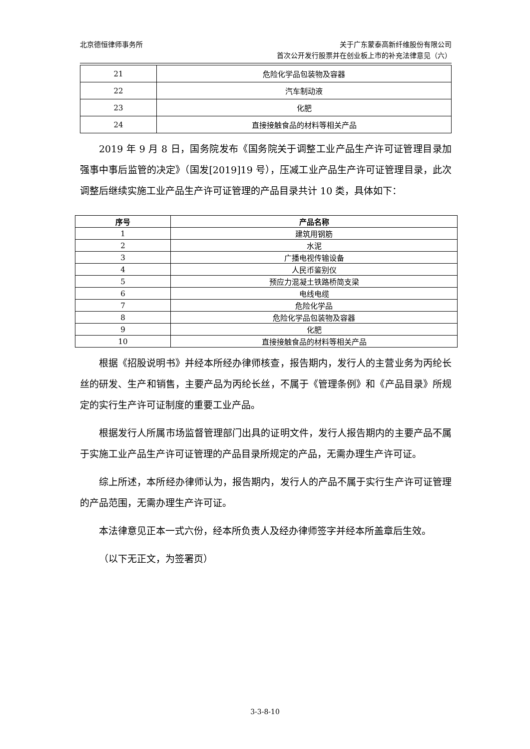北京德恒律师事务所
关于广东蒙泰高新纤维股份有限公司
首次公开发行股票并在创业板上市的补充法律意见（六）
| 21 | 危险化学品包装物及容器 |
| 22 | 汽车制动液 |
| 23 | 化肥 |
| 24 | 直接接触食品的材料等相关产品 |
2019 年 9 月 8 日，国务院发布《国务院关于调整工业产品生产许可证管理目录加强事中事后监管的决定》（国发[2019]19 号），压减工业产品生产许可证管理目录，此次调整后继续实施工业产品生产许可证管理的产品目录共计 10 类，具体如下：
| 序号 | 产品名称 |
| --- | --- |
| 1 | 建筑用钢筋 |
| 2 | 水泥 |
| 3 | 广播电视传输设备 |
| 4 | 人民币鉴别仪 |
| 5 | 预应力混凝土铁路桥简支梁 |
| 6 | 电线电缆 |
| 7 | 危险化学品 |
| 8 | 危险化学品包装物及容器 |
| 9 | 化肥 |
| 10 | 直接接触食品的材料等相关产品 |
根据《招股说明书》并经本所经办律师核查，报告期内，发行人的主营业务为丙纶长丝的研发、生产和销售，主要产品为丙纶长丝，不属于《管理条例》和《产品目录》所规定的实行生产许可证制度的重要工业产品。
根据发行人所属市场监督管理部门出具的证明文件，发行人报告期内的主要产品不属于实施工业产品生产许可证管理的产品目录所规定的产品，无需办理生产许可证。
综上所述，本所经办律师认为，报告期内，发行人的产品不属于实行生产许可证管理的产品范围，无需办理生产许可证。
本法律意见正本一式六份，经本所负责人及经办律师签字并经本所盖章后生效。
（以下无正文，为签署页）
3-3-8-10